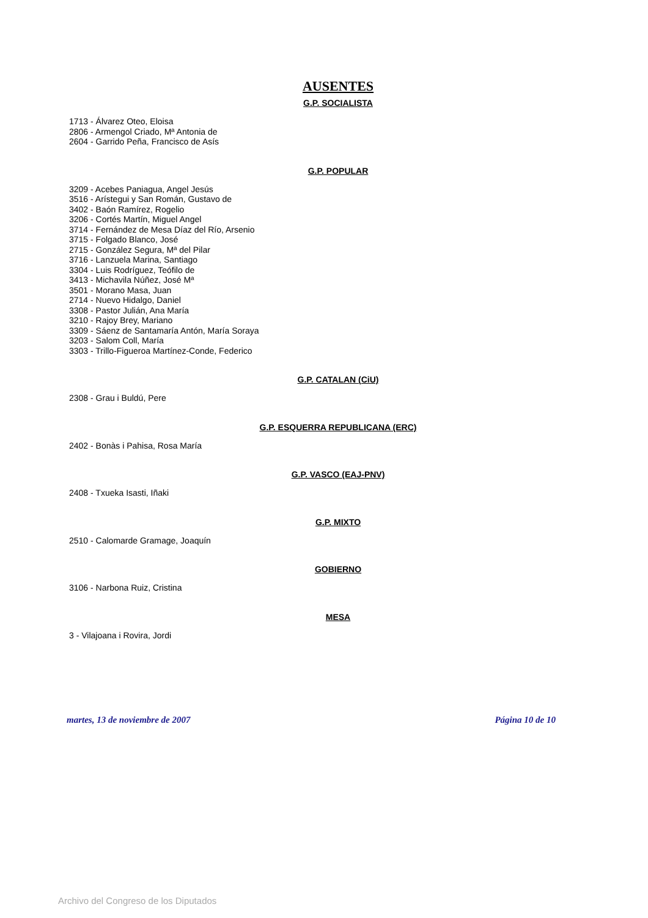AUSENTES
G.P. SOCIALISTA
1713 - Álvarez Oteo, Eloisa
2806 - Armengol Criado, Mª Antonia de
2604 - Garrido Peña, Francisco de Asís
G.P. POPULAR
3209 - Acebes Paniagua, Angel Jesús
3516 - Arístegui y San Román, Gustavo de
3402 - Baón Ramírez, Rogelio
3206 - Cortés Martín, Miguel Angel
3714 - Fernández de Mesa Díaz del Río, Arsenio
3715 - Folgado Blanco, José
2715 - González Segura, Mª del Pilar
3716 - Lanzuela Marina, Santiago
3304 - Luis Rodríguez, Teófilo de
3413 - Michavila Núñez, José Mª
3501 - Morano Masa, Juan
2714 - Nuevo Hidalgo, Daniel
3308 - Pastor Julián, Ana María
3210 - Rajoy Brey, Mariano
3309 - Sáenz de Santamaría Antón, María Soraya
3203 - Salom Coll, María
3303 - Trillo-Figueroa Martínez-Conde, Federico
G.P. CATALAN (CiU)
2308 - Grau i Buldú, Pere
G.P. ESQUERRA REPUBLICANA (ERC)
2402 - Bonàs i Pahisa, Rosa María
G.P. VASCO (EAJ-PNV)
2408 - Txueka Isasti, Iñaki
G.P. MIXTO
2510 - Calomarde Gramage, Joaquín
GOBIERNO
3106 - Narbona Ruiz, Cristina
MESA
3 - Vilajoana i Rovira, Jordi
martes, 13 de noviembre de 2007 Página 10 de 10
Archivo del Congreso de los Diputados